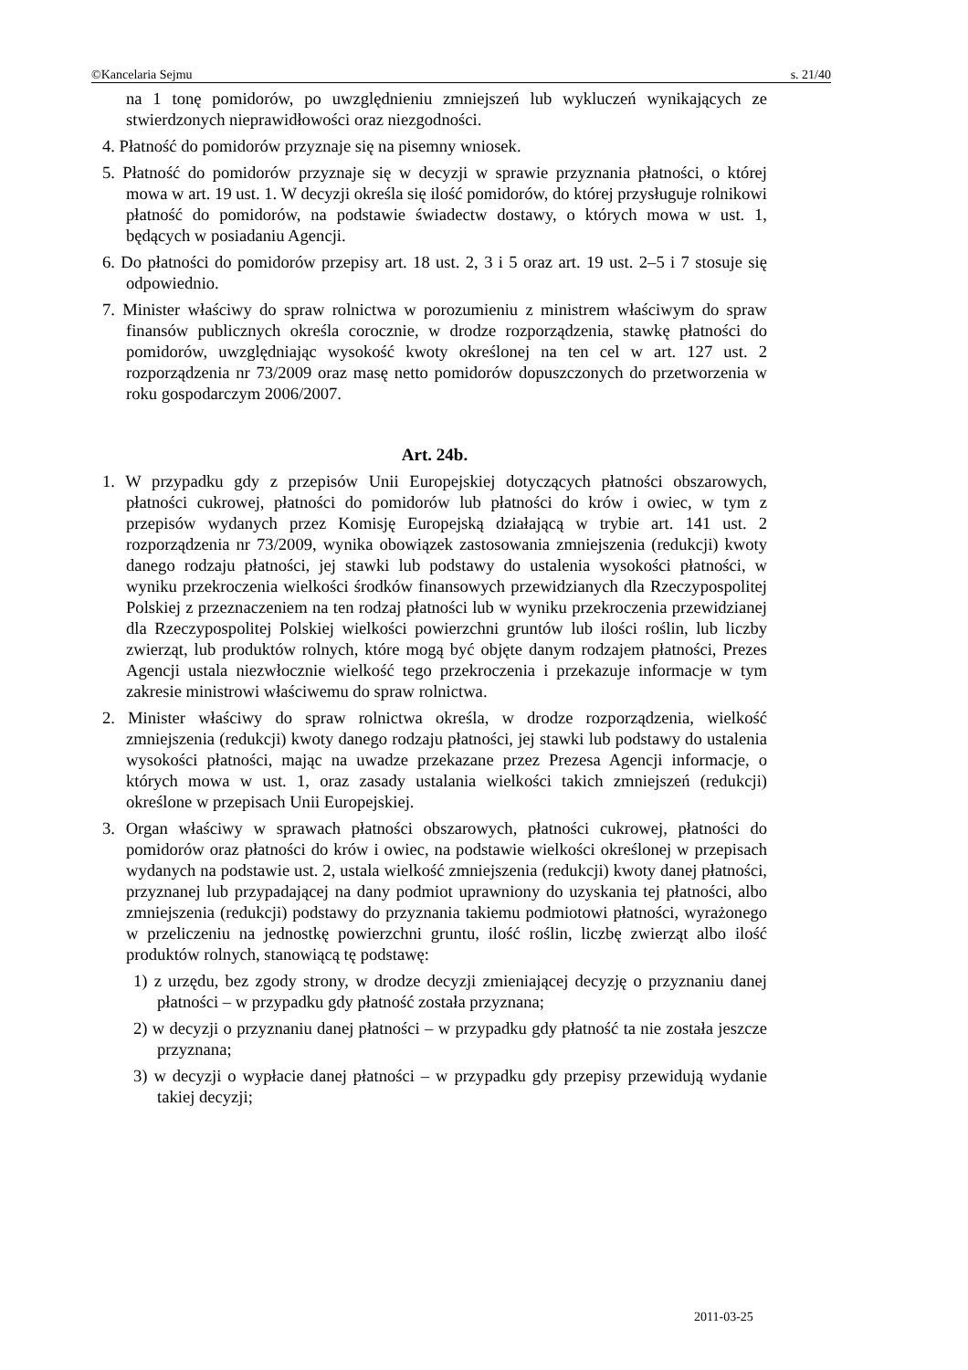©Kancelaria Sejmu s. 21/40
na 1 tonę pomidorów, po uwzględnieniu zmniejszeń lub wykluczeń wynikających ze stwierdzonych nieprawidłowości oraz niezgodności.
4. Płatność do pomidorów przyznaje się na pisemny wniosek.
5. Płatność do pomidorów przyznaje się w decyzji w sprawie przyznania płatności, o której mowa w art. 19 ust. 1. W decyzji określa się ilość pomidorów, do której przysługuje rolnikowi płatność do pomidorów, na podstawie świadectw dostawy, o których mowa w ust. 1, będących w posiadaniu Agencji.
6. Do płatności do pomidorów przepisy art. 18 ust. 2, 3 i 5 oraz art. 19 ust. 2–5 i 7 stosuje się odpowiednio.
7. Minister właściwy do spraw rolnictwa w porozumieniu z ministrem właściwym do spraw finansów publicznych określa corocznie, w drodze rozporządzenia, stawkę płatności do pomidorów, uwzględniając wysokość kwoty określonej na ten cel w art. 127 ust. 2 rozporządzenia nr 73/2009 oraz masę netto pomidorów dopuszczonych do przetworzenia w roku gospodarczym 2006/2007.
Art. 24b.
1. W przypadku gdy z przepisów Unii Europejskiej dotyczących płatności obszarowych, płatności cukrowej, płatności do pomidorów lub płatności do krów i owiec, w tym z przepisów wydanych przez Komisję Europejską działającą w trybie art. 141 ust. 2 rozporządzenia nr 73/2009, wynika obowiązek zastosowania zmniejszenia (redukcji) kwoty danego rodzaju płatności, jej stawki lub podstawy do ustalenia wysokości płatności, w wyniku przekroczenia wielkości środków finansowych przewidzianych dla Rzeczypospolitej Polskiej z przeznaczeniem na ten rodzaj płatności lub w wyniku przekroczenia przewidzianej dla Rzeczypospolitej Polskiej wielkości powierzchni gruntów lub ilości roślin, lub liczby zwierząt, lub produktów rolnych, które mogą być objęte danym rodzajem płatności, Prezes Agencji ustala niezwłocznie wielkość tego przekroczenia i przekazuje informacje w tym zakresie ministrowi właściwemu do spraw rolnictwa.
2. Minister właściwy do spraw rolnictwa określa, w drodze rozporządzenia, wielkość zmniejszenia (redukcji) kwoty danego rodzaju płatności, jej stawki lub podstawy do ustalenia wysokości płatności, mając na uwadze przekazane przez Prezesa Agencji informacje, o których mowa w ust. 1, oraz zasady ustalania wielkości takich zmniejszeń (redukcji) określone w przepisach Unii Europejskiej.
3. Organ właściwy w sprawach płatności obszarowych, płatności cukrowej, płatności do pomidorów oraz płatności do krów i owiec, na podstawie wielkości określonej w przepisach wydanych na podstawie ust. 2, ustala wielkość zmniejszenia (redukcji) kwoty danej płatności, przyznanej lub przypadającej na dany podmiot uprawniony do uzyskania tej płatności, albo zmniejszenia (redukcji) podstawy do przyznania takiemu podmiotowi płatności, wyrażonego w przeliczeniu na jednostkę powierzchni gruntu, ilość roślin, liczbę zwierząt albo ilość produktów rolnych, stanowiącą tę podstawę:
1) z urzędu, bez zgody strony, w drodze decyzji zmieniającej decyzję o przyznaniu danej płatności – w przypadku gdy płatność została przyznana;
2) w decyzji o przyznaniu danej płatności – w przypadku gdy płatność ta nie została jeszcze przyznana;
3) w decyzji o wypłacie danej płatności – w przypadku gdy przepisy przewidują wydanie takiej decyzji;
2011-03-25